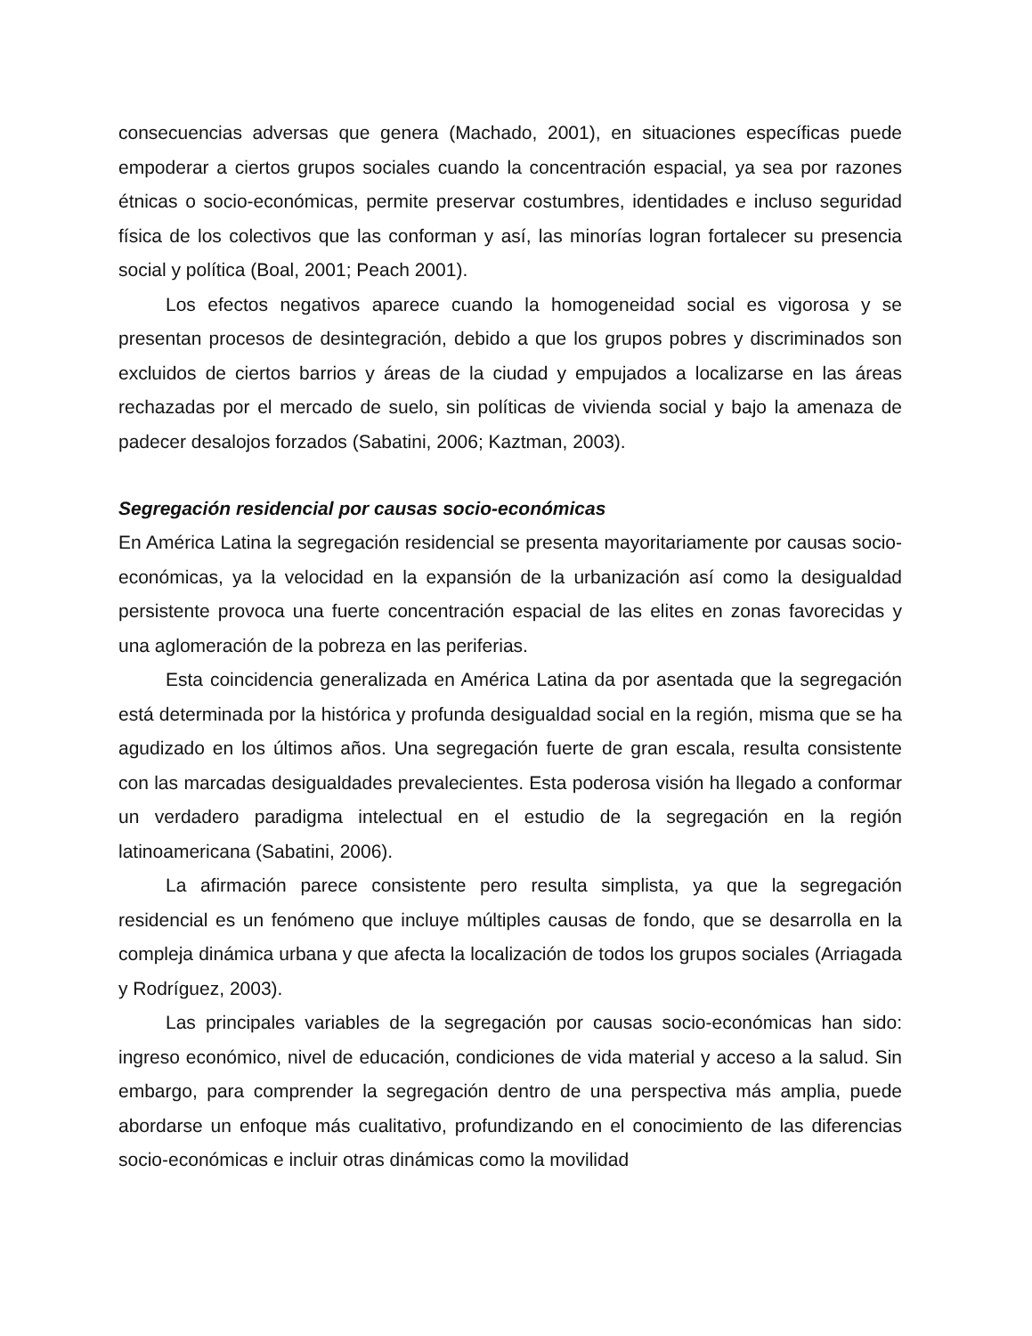consecuencias adversas que genera (Machado, 2001), en situaciones específicas puede empoderar a ciertos grupos sociales cuando la concentración espacial, ya sea por razones étnicas o socio-económicas, permite preservar costumbres, identidades e incluso seguridad física de los colectivos que las conforman y así, las minorías logran fortalecer su presencia social y política (Boal, 2001; Peach 2001).
Los efectos negativos aparece cuando la homogeneidad social es vigorosa y se presentan procesos de desintegración, debido a que los grupos pobres y discriminados son excluidos de ciertos barrios y áreas de la ciudad y empujados a localizarse en las áreas rechazadas por el mercado de suelo, sin políticas de vivienda social y bajo la amenaza de padecer desalojos forzados (Sabatini, 2006; Kaztman, 2003).
Segregación residencial por causas socio-económicas
En América Latina la segregación residencial se presenta mayoritariamente por causas socio-económicas, ya la velocidad en la expansión de la urbanización así como la desigualdad persistente provoca una fuerte concentración espacial de las elites en zonas favorecidas y una aglomeración de la pobreza en las periferias.
Esta coincidencia generalizada en América Latina da por asentada que la segregación está determinada por la histórica y profunda desigualdad social en la región, misma que se ha agudizado en los últimos años. Una segregación fuerte de gran escala, resulta consistente con las marcadas desigualdades prevalecientes. Esta poderosa visión ha llegado a conformar un verdadero paradigma intelectual en el estudio de la segregación en la región latinoamericana (Sabatini, 2006).
La afirmación parece consistente pero resulta simplista, ya que la segregación residencial es un fenómeno que incluye múltiples causas de fondo, que se desarrolla en la compleja dinámica urbana y que afecta la localización de todos los grupos sociales (Arriagada y Rodríguez, 2003).
Las principales variables de la segregación por causas socio-económicas han sido: ingreso económico, nivel de educación, condiciones de vida material y acceso a la salud. Sin embargo, para comprender la segregación dentro de una perspectiva más amplia, puede abordarse un enfoque más cualitativo, profundizando en el conocimiento de las diferencias socio-económicas e incluir otras dinámicas como la movilidad